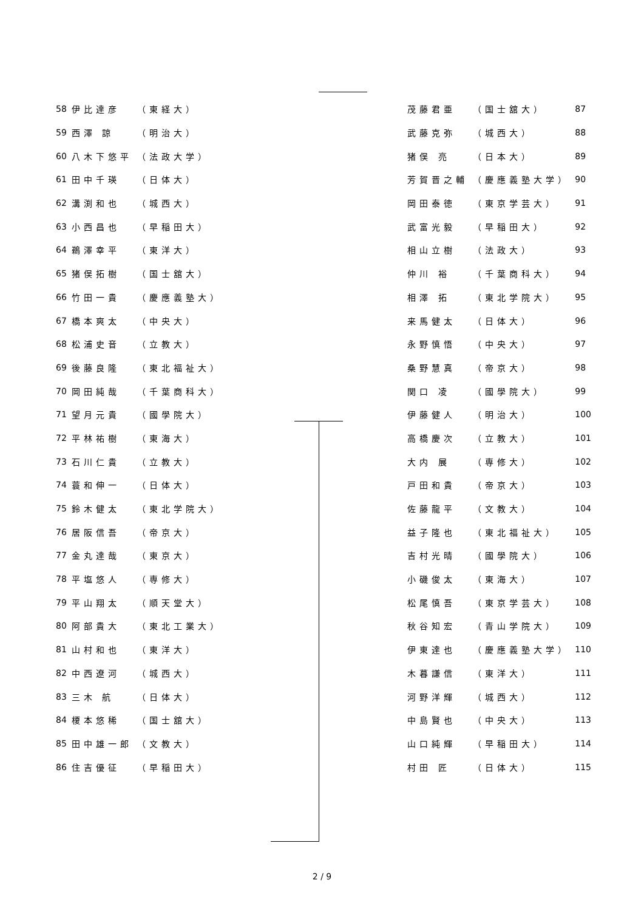| 58 | 伊比達彦 | （東経大） |
| 59 | 西澤 諒 | （明治大） |
| 60 | 八木下悠平 | （法政大学） |
| 61 | 田中千瑛 | （日体大） |
| 62 | 溝渕和也 | （城西大） |
| 63 | 小西昌也 | （早稲田大） |
| 64 | 鵜澤幸平 | （東洋大） |
| 65 | 猪俣拓樹 | （国士舘大） |
| 66 | 竹田一貴 | （慶應義塾大） |
| 67 | 橋本爽太 | （中央大） |
| 68 | 松浦史音 | （立教大） |
| 69 | 後藤良隆 | （東北福祉大） |
| 70 | 岡田純哉 | （千葉商科大） |
| 71 | 望月元貴 | （國學院大） |
| 72 | 平林祐樹 | （東海大） |
| 73 | 石川仁貴 | （立教大） |
| 74 | 蓑和伸一 | （日体大） |
| 75 | 鈴木健太 | （東北学院大） |
| 76 | 居阪信吾 | （帝京大） |
| 77 | 金丸達哉 | （東京大） |
| 78 | 平塩悠人 | （専修大） |
| 79 | 平山翔太 | （順天堂大） |
| 80 | 阿部貴大 | （東北工業大） |
| 81 | 山村和也 | （東洋大） |
| 82 | 中西遼河 | （城西大） |
| 83 | 三木 航 | （日体大） |
| 84 | 榎本悠稀 | （国士舘大） |
| 85 | 田中雄一郎 | （文教大） |
| 86 | 住吉優征 | （早稲田大） |
| 茂藤君亜 | （国士舘大） | 87 |
| 武藤克弥 | （城西大） | 88 |
| 猪俣 亮 | （日本大） | 89 |
| 芳賀晋之輔 | （慶應義塾大学） | 90 |
| 岡田泰徳 | （東京学芸大） | 91 |
| 武富光毅 | （早稲田大） | 92 |
| 相山立樹 | （法政大） | 93 |
| 仲川 裕 | （千葉商科大） | 94 |
| 相澤 拓 | （東北学院大） | 95 |
| 来馬健太 | （日体大） | 96 |
| 永野慎悟 | （中央大） | 97 |
| 桑野慧真 | （帝京大） | 98 |
| 関口 凌 | （國學院大） | 99 |
| 伊藤健人 | （明治大） | 100 |
| 高橋慶次 | （立教大） | 101 |
| 大内 展 | （専修大） | 102 |
| 戸田和貴 | （帝京大） | 103 |
| 佐藤龍平 | （文教大） | 104 |
| 益子隆也 | （東北福祉大） | 105 |
| 吉村光晴 | （國學院大） | 106 |
| 小磯俊太 | （東海大） | 107 |
| 松尾慎吾 | （東京学芸大） | 108 |
| 秋谷知宏 | （青山学院大） | 109 |
| 伊東達也 | （慶應義塾大学） | 110 |
| 木暮謙信 | （東洋大） | 111 |
| 河野洋輝 | （城西大） | 112 |
| 中島賢也 | （中央大） | 113 |
| 山口純輝 | （早稲田大） | 114 |
| 村田 匠 | （日体大） | 115 |
2 / 9